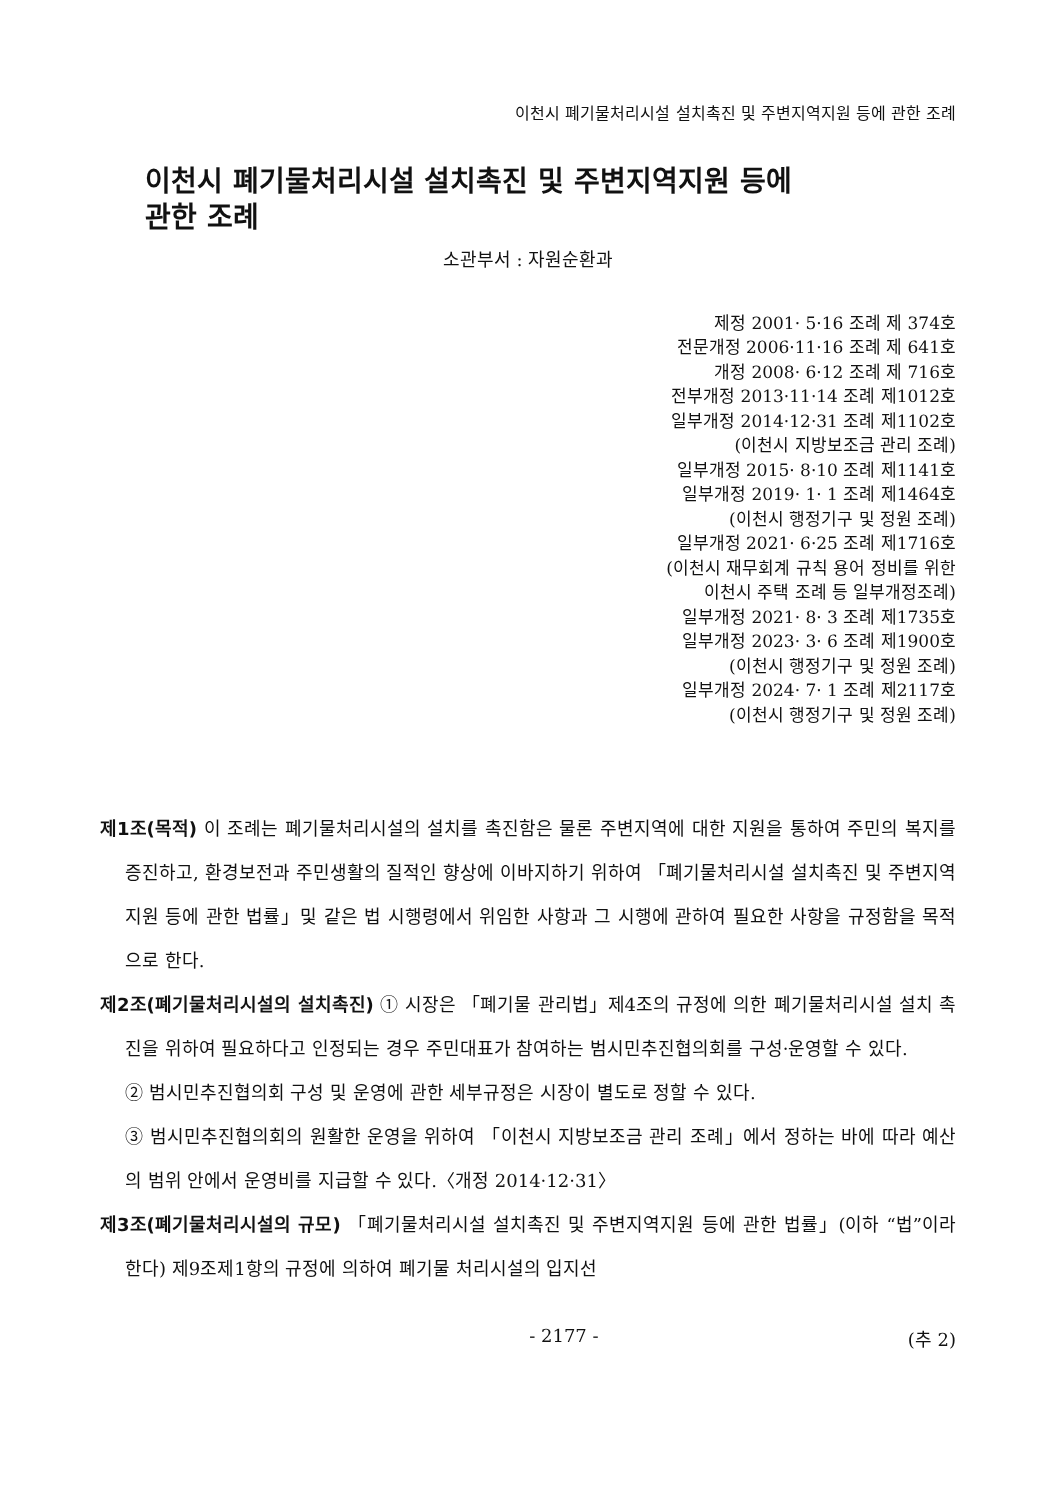이천시 폐기물처리시설 설치촉진 및 주변지역지원 등에 관한 조례
이천시 폐기물처리시설 설치촉진 및 주변지역지원 등에
관한 조례
소관부서 : 자원순환과
제정 2001· 5·16 조례 제 374호
전문개정 2006·11·16 조례 제 641호
개정 2008· 6·12 조례 제 716호
전부개정 2013·11·14 조례 제1012호
일부개정 2014·12·31 조례 제1102호
(이천시 지방보조금 관리 조례)
일부개정 2015· 8·10 조례 제1141호
일부개정 2019· 1· 1 조례 제1464호
(이천시 행정기구 및 정원 조례)
일부개정 2021· 6·25 조례 제1716호
(이천시 재무회계 규칙 용어 정비를 위한
이천시 주택 조례 등 일부개정조례)
일부개정 2021· 8· 3 조례 제1735호
일부개정 2023· 3· 6 조례 제1900호
(이천시 행정기구 및 정원 조례)
일부개정 2024· 7· 1 조례 제2117호
(이천시 행정기구 및 정원 조례)
제1조(목적) 이 조례는 폐기물처리시설의 설치를 촉진함은 물론 주변지역에 대한 지원을 통하여 주민의 복지를 증진하고, 환경보전과 주민생활의 질적인 향상에 이바지하기 위하여 「폐기물처리시설 설치촉진 및 주변지역지원 등에 관한 법률」및 같은 법 시행령에서 위임한 사항과 그 시행에 관하여 필요한 사항을 규정함을 목적으로 한다.
제2조(폐기물처리시설의 설치촉진) ① 시장은 「폐기물 관리법」제4조의 규정에 의한 폐기물처리시설 설치 촉진을 위하여 필요하다고 인정되는 경우 주민대표가 참여하는 범시민추진협의회를 구성·운영할 수 있다.
② 범시민추진협의회 구성 및 운영에 관한 세부규정은 시장이 별도로 정할 수 있다.
③ 범시민추진협의회의 원활한 운영을 위하여 「이천시 지방보조금 관리 조례」에서 정하는 바에 따라 예산의 범위 안에서 운영비를 지급할 수 있다.〈개정 2014·12·31〉
제3조(폐기물처리시설의 규모) 「폐기물처리시설 설치촉진 및 주변지역지원 등에 관한 법률」(이하 “법”이라 한다) 제9조제1항의 규정에 의하여 폐기물 처리시설의 입지선
- 2177 - (추 2)